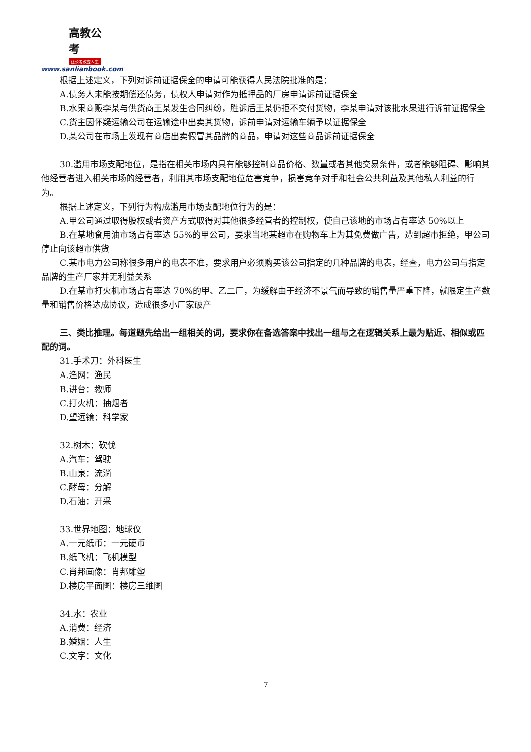高教公考
让公考改变人生
www.sanlianbook.com
根据上述定义，下列对诉前证据保全的申请可能获得人民法院批准的是：
A.债务人未能按期偿还债务，债权人申请对作为抵押品的厂房申请诉前证据保全
B.水果商贩李某与供货商王某发生合同纠纷，胜诉后王某仍拒不交付货物，李某申请对该批水果进行诉前证据保全
C.货主因怀疑运输公司在运输途中出卖其货物，诉前申请对运输车辆予以证据保全
D.某公司在市场上发现有商店出卖假冒其品牌的商品，申请对这些商品诉前证据保全
30.滥用市场支配地位，是指在相关市场内具有能够控制商品价格、数量或者其他交易条件，或者能够阻碍、影响其他经营者进入相关市场的经营者，利用其市场支配地位危害竞争，损害竞争对手和社会公共利益及其他私人利益的行为。
根据上述定义，下列行为构成滥用市场支配地位行为的是：
A.甲公司通过取得股权或者资产方式取得对其他很多经营者的控制权，使自己该地的市场占有率达 50%以上
B.在某地食用油市场占有率达 55%的甲公司，要求当地某超市在购物车上为其免费做广告，遭到超市拒绝，甲公司停止向该超市供货
C.某市电力公司称很多用户的电表不准，要求用户必须购买该公司指定的几种品牌的电表，经查，电力公司与指定品牌的生产厂家并无利益关系
D.在某市打火机市场占有率达 70%的甲、乙二厂，为缓解由于经济不景气而导致的销售量严重下降，就限定生产数量和销售价格达成协议，造成很多小厂家破产
三、类比推理。每道题先给出一组相关的词，要求你在备选答案中找出一组与之在逻辑关系上最为贴近、相似或匹配的词。
31.手术刀：外科医生
A.渔网：渔民
B.讲台：教师
C.打火机：抽烟者
D.望远镜：科学家
32.树木：砍伐
A.汽车：驾驶
B.山泉：流淌
C.酵母：分解
D.石油：开采
33.世界地图：地球仪
A.一元纸币：一元硬币
B.纸飞机：飞机模型
C.肖邦画像：肖邦雕塑
D.楼房平面图：楼房三维图
34.水：农业
A.消费：经济
B.婚姻：人生
C.文字：文化
7